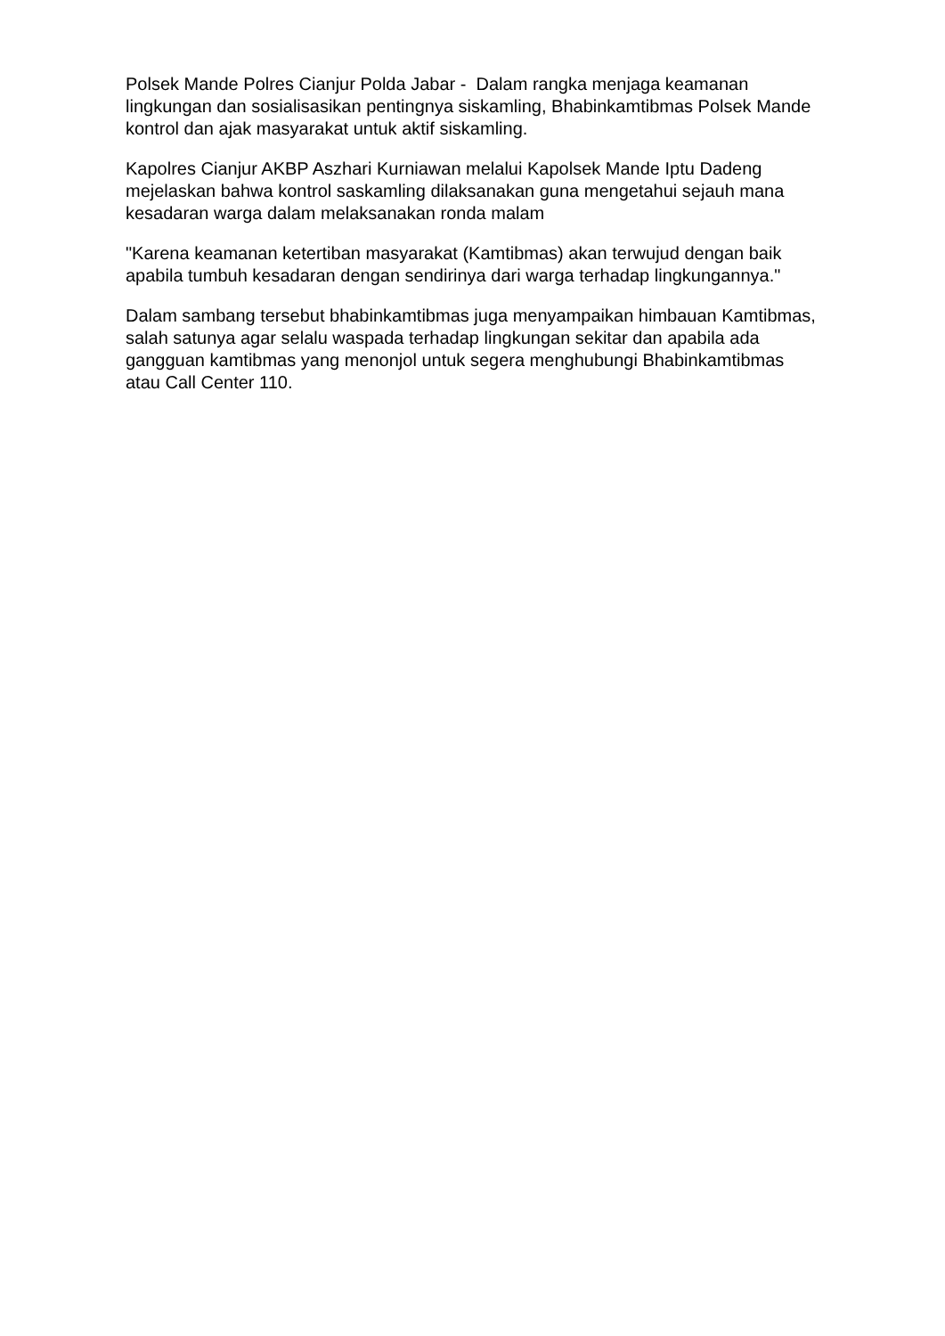Polsek Mande Polres Cianjur Polda Jabar - Dalam rangka menjaga keamanan lingkungan dan sosialisasikan pentingnya siskamling, Bhabinkamtibmas Polsek Mande kontrol dan ajak masyarakat untuk aktif siskamling.
Kapolres Cianjur AKBP Aszhari Kurniawan melalui Kapolsek Mande Iptu Dadeng mejelaskan bahwa kontrol saskamling dilaksanakan guna mengetahui sejauh mana kesadaran warga dalam melaksanakan ronda malam
"Karena keamanan ketertiban masyarakat (Kamtibmas) akan terwujud dengan baik apabila tumbuh kesadaran dengan sendirinya dari warga terhadap lingkungannya."
Dalam sambang tersebut bhabinkamtibmas juga menyampaikan himbauan Kamtibmas, salah satunya agar selalu waspada terhadap lingkungan sekitar dan apabila ada gangguan kamtibmas yang menonjol untuk segera menghubungi Bhabinkamtibmas atau Call Center 110.